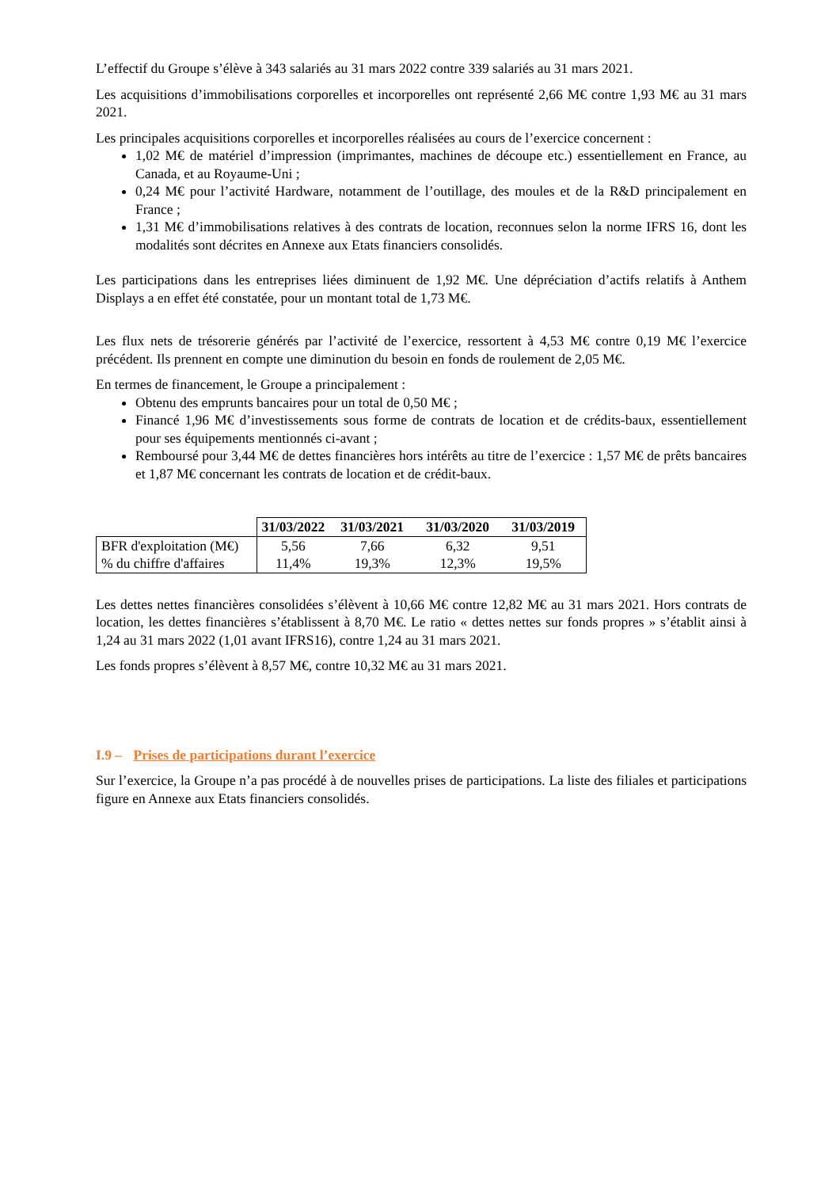L’effectif du Groupe s’élève à 343 salariés au 31 mars 2022 contre 339 salariés au 31 mars 2021.
Les acquisitions d’immobilisations corporelles et incorporelles ont représenté 2,66 M€ contre 1,93 M€ au 31 mars 2021.
Les principales acquisitions corporelles et incorporelles réalisées au cours de l’exercice concernent :
1,02 M€ de matériel d’impression (imprimantes, machines de découpe etc.) essentiellement en France, au Canada, et au Royaume-Uni ;
0,24 M€ pour l’activité Hardware, notamment de l’outillage, des moules et de la R&D principalement en France ;
1,31 M€ d’immobilisations relatives à des contrats de location, reconnues selon la norme IFRS 16, dont les modalités sont décrites en Annexe aux Etats financiers consolidés.
Les participations dans les entreprises liées diminuent de 1,92 M€. Une dépréciation d’actifs relatifs à Anthem Displays a en effet été constatée, pour un montant total de 1,73 M€.
Les flux nets de trésorerie générés par l’activité de l’exercice, ressortent à 4,53 M€ contre 0,19 M€ l’exercice précédent. Ils prennent en compte une diminution du besoin en fonds de roulement de 2,05 M€.
En termes de financement, le Groupe a principalement :
Obtenu des emprunts bancaires pour un total de 0,50 M€ ;
Financé 1,96 M€ d’investissements sous forme de contrats de location et de crédits-baux, essentiellement pour ses équipements mentionnés ci-avant ;
Remboursé pour 3,44 M€ de dettes financières hors intérêts au titre de l’exercice : 1,57 M€ de prêts bancaires et 1,87 M€ concernant les contrats de location et de crédit-baux.
| | 31/03/2022 | 31/03/2021 | 31/03/2020 | 31/03/2019 |
| BFR d'exploitation (M€) | 5,56 | 7,66 | 6,32 | 9,51 |
| % du chiffre d'affaires | 11,4% | 19,3% | 12,3% | 19,5% |
Les dettes nettes financières consolidées s’élèvent à 10,66 M€ contre 12,82 M€ au 31 mars 2021. Hors contrats de location, les dettes financières s’établissent à 8,70 M€. Le ratio « dettes nettes sur fonds propres » s’établit ainsi à 1,24 au 31 mars 2022 (1,01 avant IFRS16), contre 1,24 au 31 mars 2021.
Les fonds propres s’élèvent à 8,57 M€, contre 10,32 M€ au 31 mars 2021.
I.9 – Prises de participations durant l’exercice
Sur l’exercice, la Groupe n’a pas procédé à de nouvelles prises de participations. La liste des filiales et participations figure en Annexe aux Etats financiers consolidés.